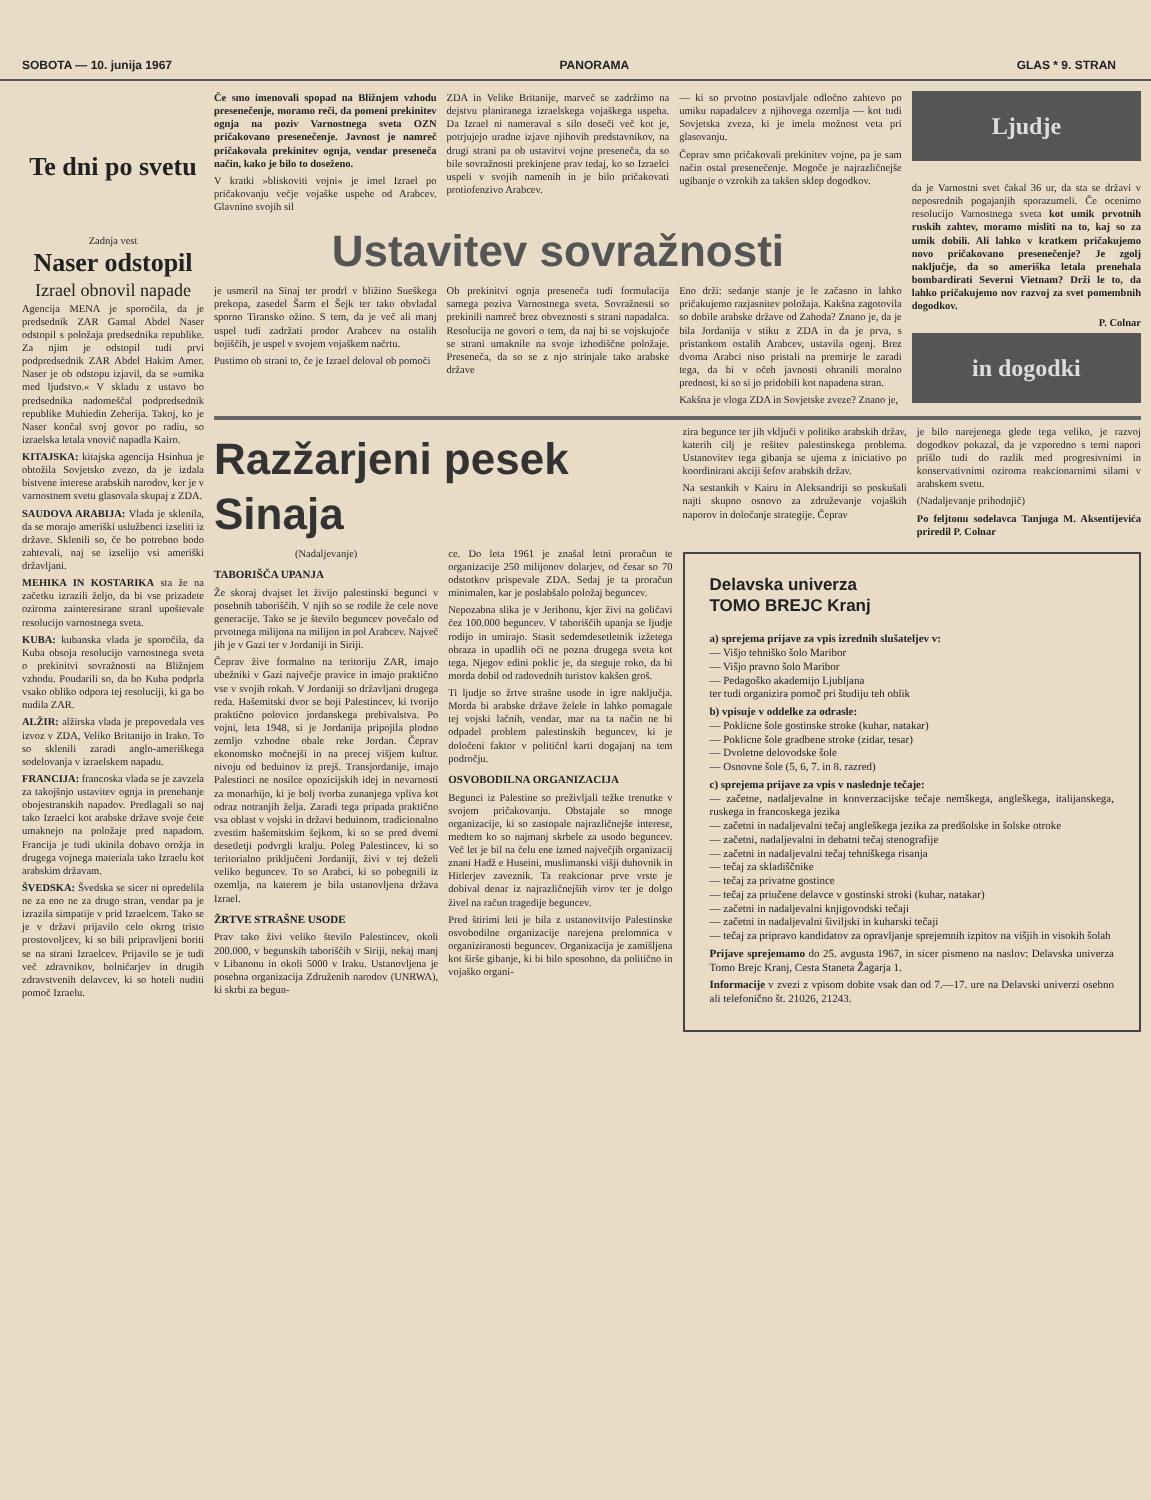SOBOTA — 10. junija 1967 PANORAMA GLAS * 9. STRAN
Te dni po svetu
Zadnja vest
Naser odstopil
Izrael obnovil napade
Agencija MENA je sporočila, da je predsednik ZAR Gamal Abdel Naser odstopil s položaja predsednika republike. Za njim je odstopil tudi prvi podpredsednik ZAR Abdel Hakim Amer. Naser je ob odstopu izjavil, da se »umika med ljudstvo.« V skladu z ustavo bo predsednika nadomeščal podpredsednik republike Muhiedin Zeherija. Takoj, ko je Naser končal svoj govor po radiu, so izraelska letala vnovič napadla Kairo.
KITAJSKA: kitajska agencija Hsinhua je obtožila Sovjetsko zvezo, da je izdala bistvene interese arabskih narodov, ker je v varnostnem svetu glasovala skupaj z ZDA.
SAUDOVA ARABIJA: Vlada je sklenila, da se morajo ameriški uslužbenci izseliti iz države. Sklenili so, če bo potrebno bodo zahtevali, naj se izselijo vsi ameriški državljani.
MEHIKA IN KOSTARIKA sta že na začetku izrazili željo, da bi vse prizadete oziroma zainteresirane stranl upoštevale resolucijo varnostnega sveta.
KUBA: kubanska vlada je sporočila, da Kuba obsoja resolucijo varnostnega sveta o prekinitvi sovražnosti na Bližnjem vzhodu. Poudarili so, da bo Kuba podprla vsako obliko odpora tej resoluciji, ki ga bo nudila ZAR.
ALŽIR: alžirska vlada je prepovedala ves izvoz v ZDA, Veliko Britanijo in Irako. To so sklenili zaradi anglo-ameriškega sodelovanja v izraelskem napadu.
FRANCIJA: francoska vlada se je zavzela za takojšnjo ustavitev ognja in prenehanje obojestranskih napadov. Predlagali so naj tako Izraelci kot arabske države svoje čete umaknejo na položaje pred napadom. Francija je tudi ukinila dobavo orožja in drugega vojnega materiala tako Izraelu kot arabskim državam.
ŠVEDSKA: Švedska se sicer ni opredelila ne za eno ne za drugo stran, vendar pa je izrazila simpatije v prid Izraelcem. Tako se je v državi prijavilo celo okrog tristo prostovoljcev, ki so bili pripravljeni boriti se na strani Izraelcev. Prijavilo se je tudi več zdravnikov, bolničarjev in drugih zdravstvenih delavcev, ki so hoteli nuditi pomoč Izraelu.
Če smo imenovali spopad na Bližnjem vzhodu presenečenje, moramo reči, da pomeni prekinitev ognja na poziv Varnostnega sveta OZN pričakovano presenečenje. Javnost je namreč pričakovala prekinitev ognja, vendar presenečа način, kako je bilo to doseženo.
V kratki »bliskoviti vojni« je imel Izrael po pričakovanju večje vojaške uspehe od Arabcev. Glavnino svojih sil
ZDA in Velike Britanije, marveč se zadržimo na dejstvu planiranega izraelskega vojaškega uspeha. Da Izrael ni nameraval s silo doseči več kot je, potrjujejo uradne izjave njihovih predstavnikov, na drugi strani pa ob ustavitvi vojne presenečа, da so bile sovražnosti prekinjene prav tedaj, ko so Izraelci uspeli v svojih namenih in je bilo pričakovati protiofenzivo Arabcev.
— ki so prvotno postavljale odločno zahtevo po umiku napadalcev z njihovega ozemlja — kot tudi Sovjetska zveza, ki je imela možnost veta pri glasovanju.
Čeprav smo pričakovali prekinitev vojne, pa je sam način ostal presenečenje. Mogoče je najrazličnejše ugibanje o vzrokih za takšen sklep dogodkov.
Ustavitev sovražnosti
je usmeril na Sinaj ter prodrl v bližino Sueškega prekopa, zasedel Šarm el Šejk ter tako obvladal sporno Tiransko ožino. S tem, da je več ali manj uspel tudi zadržati prodor Arabcev na ostalih bojiščih, je uspel v svojem vojaškem načrtu.
Pustimo ob strani to, če je Izrael deloval ob pomoči
Ob prekinitvi ognja presenečа tudi formulacija samega poziva Varnostnega sveta. Sovražnosti so prekinili namreč brez obveznosti s strani napadalca. Resolucija ne govori o tem, da naj bi se vojskujoče se strani umaknile na svoje izhodiščne položaje. Presenečа, da so se z njo strinjale tako arabske države
Eno drži: sedanje stanje je le začasno in lahko pričakujemo razjasnitev položaja. Kakšna zagotovila so dobile arabske države od Zahoda? Znano je, da je bila Jordanija v stiku z ZDA in da je prva, s pristankom ostalih Arabcev, ustavila ogenj. Brez dvoma Arabci niso pristali na premirje le zaradi tega, da bi v očeh javnosti ohranili moralno prednost, ki so si jo pridobili kot napadena stran.
Kakšna je vloga ZDA in Sovjetske zveze? Znano je,
Ljudje
da je Varnostni svet čakal 36 ur, da sta se državi v neposrednih pogajanjih sporazumeli. Če ocenimo resolucijo Varnostnega sveta kot umik prvotnih ruskih zahtev, moramo misliti na to, kaj so za umik dobili. Ali lahko v kratkem pričakujemo novo pričakovano presenečenje? Je zgolj naključje, da so ameriška letala prenehala bombardirati Severni Vietnam? Drži le to, da lahko pričakujemo nov razvoj za svet pomembnih dogodkov.
P. Colnar
in dogodki
Razžarjeni pesek Sinaja
(Nadaljevanje)
TABORIŠČA UPANJA
Že skoraj dvajset let živijo palestinski begunci v posebnih taboriščih. V njih so se rodile že cele nove generacije. Tako se je število beguncev povečalo od prvotnega milijona na milijon in pol Arabcev. Največ jih je v Gazi ter v Jordaniji in Siriji.
Čeprav žive formalno na teritoriju ZAR, imajo ubežniki v Gazi največje pravice in imajo praktično vse v svojih rokah. V Jordaniji so državljani drugega reda. Hašemitski dvor se boji Palestincev, ki tvorijo praktično polovico jordanskega prebivalstva. Po vojni, leta 1948, si je Jordanija pripojila plodno zemljo vzhodne obale reke Jordan. Čeprav ekonomsko močnejši in na precej višjem kultur. nivoju od beduinov iz prejš. Transjordanije, imajo Palestinci ne nosilce opozicijskih idej in nevarnosti za monarhijo, ki je bolj tvorba zunanjega vpliva kot odraz notranjih želja. Zaradi tega pripada praktično vsa oblast v vojski in državi beduinom, tradicionalno zvestim hašemitskim šejkom, ki so se pred dvemi desetletji podvrgli kralju. Poleg Palestincev, ki so teritorialno priključeni Jordaniji, živi v tej deželi veliko beguncev. To so Arabci, ki so pobegnili iz ozemlja, na katerem je bila ustanovljena država Izrael.
ŽRTVE STRAŠNE USODE
Prav tako živi veliko število Palestincev, okoli 200.000, v begunskih taboriščih v Siriji, nekaj manj v Libanonu in okoli 5000 v Iraku. Ustanovljena je posebna organizacija Združenih narodov (UNRWA), ki skrbi za begun-
ce. Do leta 1961 je znašal letni proračun te organizacije 250 milijonov dolarjev, od česar so 70 odstotkov prispevale ZDA. Sedaj je ta proračun minimalen, kar je poslabšalo položaj beguncev.
Nepozabna slika je v Jerihonu, kjer živi na goličavi čez 100.000 beguncev. V taboriščih upanja se ljudje rodijo in umirajo. Stasit sedemdesetletnik izžetega obraza in upadlih oči ne pozna drugega sveta kot tega. Njegov edini poklic je, da steguje roko, da bi morda dobil od radovednih turistov kakšen groš.
Ti ljudje so žrtve strašne usode in igre naključja. Morda bi arabske države želele in lahko pomagale tej vojski lačnih, vendar, mar na ta način ne bi odpadel problem palestinskih beguncev, ki je določeni faktor v političnl karti dogajanj na tem področju.
OSVOBODILNA ORGANIZACIJA
Begunci iz Palestine so preživljali težke trenutke v svojem pričakovanju. Obstajale so mnoge organizacije, ki so zastopale najrazličnejše interese, medtem ko so najmanj skrbele za usodo beguncev. Več let je bil na čelu ene izmed največjih organizacij znani Hadž e Huseini, muslimanski višji duhovnik in Hitlerjev zaveznik. Ta reakcionar prve vrste je dobival denar iz najrazličnejših virov ter je dolgo živel na račun tragedije beguncev.
Pred štirimi leti je bila z ustanovitvijo Palestinske osvobodilne organizacije narejena prelomnica v organiziranosti beguncev. Organizacija je zamišljena kot širše gibanje, ki bi bilo sposobno, da politično in vojaško organi-
zira begunce ter jih vključi v politiko arabskih držav, katerih cilj je rešitev palestinskega problema. Ustanovitev tega gibanja se ujema z iniciativo po koordinirani akciji šefov arabskih držav.
Na sestankih v Kairu in Aleksandriji so poskušali najti skupno osnovo za združevanje vojaških naporov in določanje strategije. Čeprav
je bilo narejenega glede tega veliko, je razvoj dogodkov pokazal, da je vzporedno s temi napori prišlo tudi do razlik med progresivnimi in konservativnimi oziroma reakcionarnimi silami v arabskem svetu.
(Nadaljevanje prihodnjič)
Po feljtonu sodelavca Tanjuga M. Aksentijevića priredil P. Colnar
Delavska univerza
TOMO BREJC Kranj
a) sprejema prijave za vpis izrednih slušateljev v:
— Višjo tehniško šolo Maribor
— Višjo pravno šolo Maribor
— Pedagoško akademijo Ljubljana
ter tudi organizira pomoč pri študiju teh oblik
b) vpisuje v oddelke za odrasle:
— Poklicne šole gostinske stroke (kuhar, natakar)
— Poklicne šole gradbene stroke (zidar, tesar)
— Dvoletne delovodske šole
— Osnovne šole (5, 6, 7. in 8. razred)
c) sprejema prijave za vpis v naslednje tečaje:
— začetne, nadaljevalne in konverzacijske tečaje nemškega, angleškega, italijanskega, ruskega in francoskega jezika
— začetni in nadaljevalni tečaj angleškega jezika za predšolske in šolske otroke
— začetni, nadaljevalni in debatni tečaj stenografije
— začetni in nadaljevalni tečaj tehniškega risanja
— tečaj za skladiščnike
— tečaj za privatne gostince
— tečaj za priučene delavce v gostinski stroki (kuhar, natakar)
— začetni in nadaljevalni knjigovodski tečaji
— začetni in nadaljevalni šiviljski in kuharski tečaji
— tečaj za pripravo kandidatov za opravljanje sprejemnih izpitov na višjih in visokih šolah
Prijave sprejemamo do 25. avgusta 1967, in sicer pismeno na naslov: Delavska univerza Tomo Brejc Kranj, Cesta Staneta Žagarja 1.
Informacije v zvezi z vpisom dobite vsak dan od 7.—17. ure na Delavski univerzi osebno ali telefonično št. 21026, 21243.